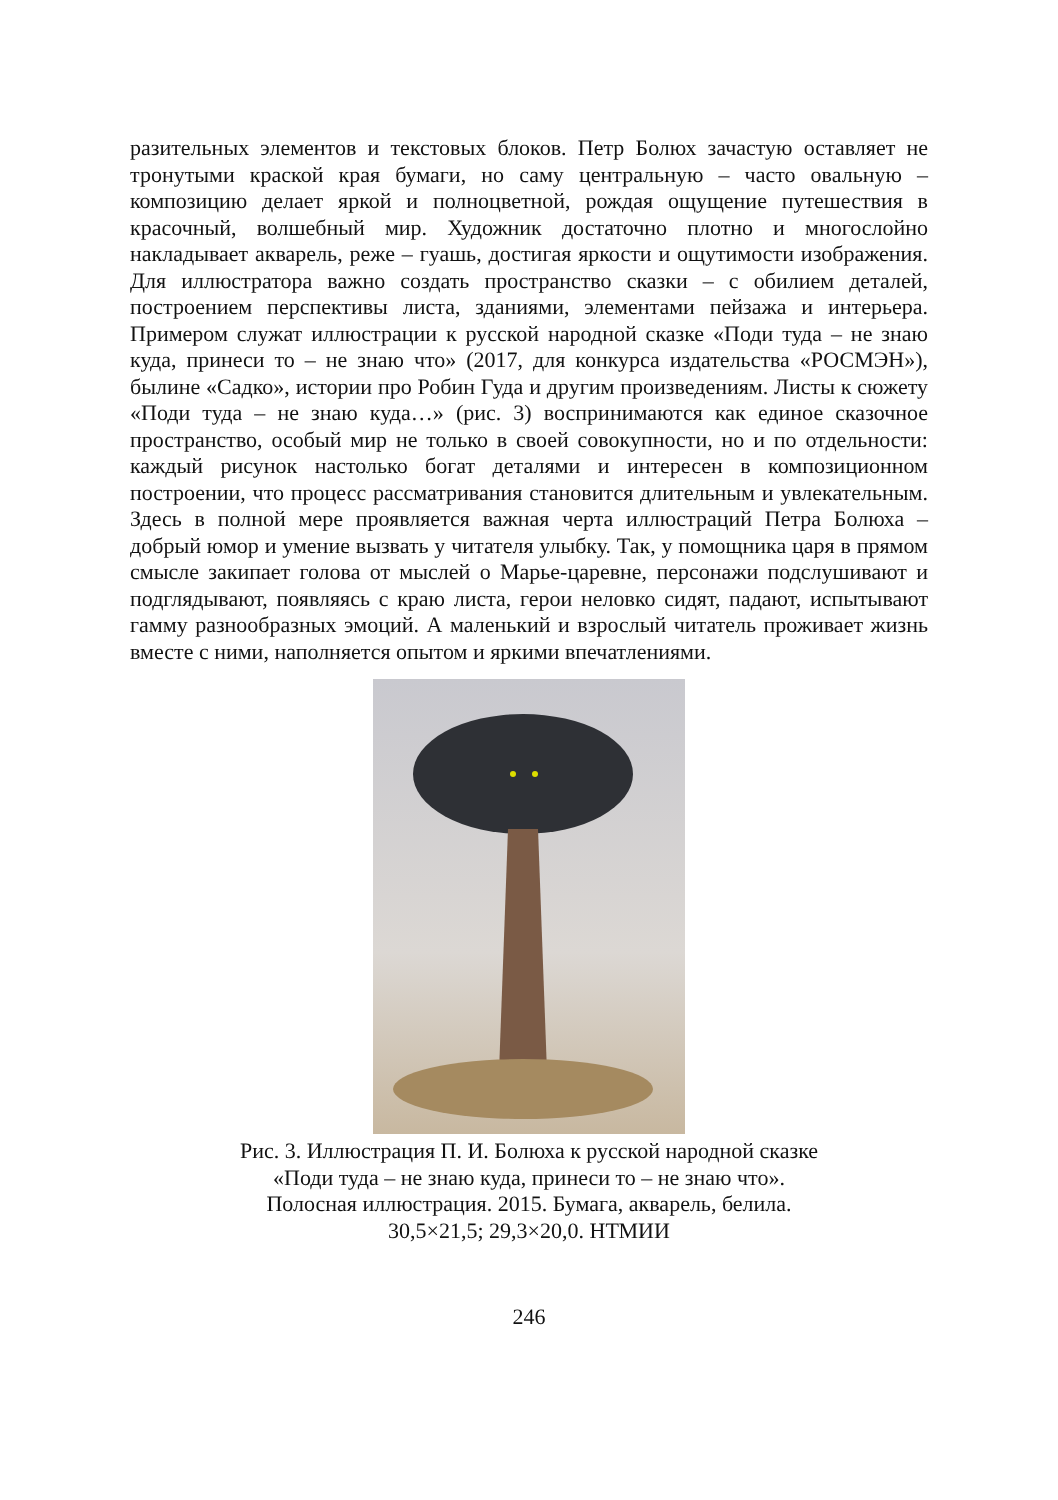разительных элементов и текстовых блоков. Петр Болюх зачастую оставляет не тронутыми краской края бумаги, но саму центральную – часто овальную – композицию делает яркой и полноцветной, рождая ощущение путешествия в красочный, волшебный мир. Художник достаточно плотно и многослойно накладывает акварель, реже – гуашь, достигая яркости и ощутимости изображения. Для иллюстратора важно создать пространство сказки – с обилием деталей, построением перспективы листа, зданиями, элементами пейзажа и интерьера. Примером служат иллюстрации к русской народной сказке «Поди туда – не знаю куда, принеси то – не знаю что» (2017, для конкурса издательства «РОСМЭН»), былине «Садко», истории про Робин Гуда и другим произведениям. Листы к сюжету «Поди туда – не знаю куда…» (рис. 3) воспринимаются как единое сказочное пространство, особый мир не только в своей совокупности, но и по отдельности: каждый рисунок настолько богат деталями и интересен в композиционном построении, что процесс рассматривания становится длительным и увлекательным. Здесь в полной мере проявляется важная черта иллюстраций Петра Болюха – добрый юмор и умение вызвать у читателя улыбку. Так, у помощника царя в прямом смысле закипает голова от мыслей о Марье-царевне, персонажи подслушивают и подглядывают, появляясь с краю листа, герои неловко сидят, падают, испытывают гамму разнообразных эмоций. А маленький и взрослый читатель проживает жизнь вместе с ними, наполняется опытом и яркими впечатлениями.
Рис. 3. Иллюстрация П. И. Болюха к русской народной сказке
«Поди туда – не знаю куда, принеси то – не знаю что».
Полосная иллюстрация. 2015. Бумага, акварель, белила.
30,5×21,5; 29,3×20,0. НТМИИ
246